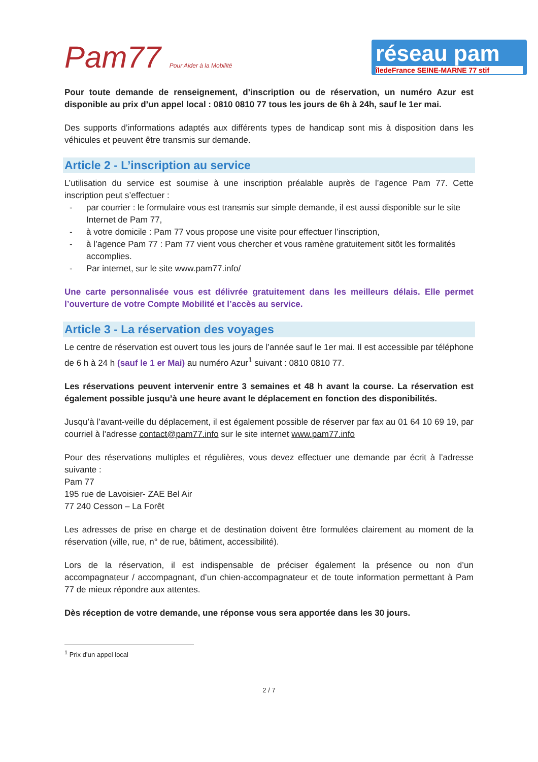Pam77 Pour Aider à la Mobilité
réseau pam
îledeFrance SEINE-MARNE 77 stif
Pour toute demande de renseignement, d’inscription ou de réservation, un numéro Azur est disponible au prix d’un appel local : 0810 0810 77 tous les jours de 6h à 24h, sauf le 1er mai.
Des supports d’informations adaptés aux différents types de handicap sont mis à disposition dans les véhicules et peuvent être transmis sur demande.
Article 2 - L’inscription au service
L’utilisation du service est soumise à une inscription préalable auprès de l’agence Pam 77. Cette inscription peut s’effectuer :
- par courrier : le formulaire vous est transmis sur simple demande, il est aussi disponible sur le site Internet de Pam 77,
- à votre domicile : Pam 77 vous propose une visite pour effectuer l’inscription,
- à l’agence Pam 77 : Pam 77 vient vous chercher et vous ramène gratuitement sitôt les formalités accomplies.
- Par internet, sur le site www.pam77.info/
Une carte personnalisée vous est délivrée gratuitement dans les meilleurs délais. Elle permet l’ouverture de votre Compte Mobilité et l’accès au service.
Article 3 - La réservation des voyages
Le centre de réservation est ouvert tous les jours de l’année sauf le 1er mai. Il est accessible par téléphone de 6 h à 24 h (sauf le 1 er Mai) au numéro Azur<sup>1</sup> suivant : 0810 0810 77.
Les réservations peuvent intervenir entre 3 semaines et 48 h avant la course. La réservation est également possible jusqu’à une heure avant le déplacement en fonction des disponibilités.
Jusqu’à l’avant-veille du déplacement, il est également possible de réserver par fax au 01 64 10 69 19, par courriel à l’adresse contact@pam77.info sur le site internet www.pam77.info
Pour des réservations multiples et régulières, vous devez effectuer une demande par écrit à l’adresse suivante :
Pam 77
195 rue de Lavoisier- ZAE Bel Air
77 240 Cesson – La Forêt
Les adresses de prise en charge et de destination doivent être formulées clairement au moment de la réservation (ville, rue, n° de rue, bâtiment, accessibilité).
Lors de la réservation, il est indispensable de préciser également la présence ou non d’un accompagnateur / accompagnant, d’un chien-accompagnateur et de toute information permettant à Pam 77 de mieux répondre aux attentes.
Dès réception de votre demande, une réponse vous sera apportée dans les 30 jours.
<sup>1</sup> Prix d’un appel local
2 / 7